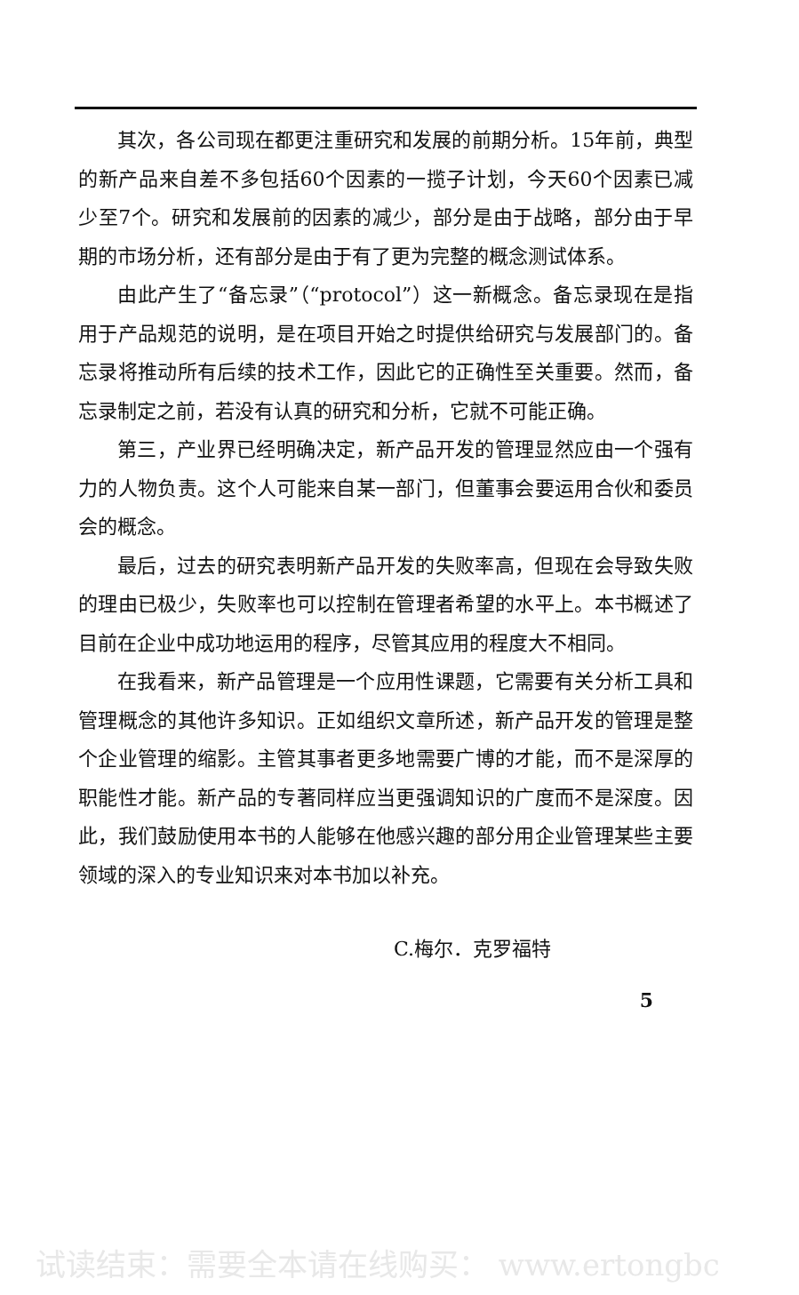其次，各公司现在都更注重研究和发展的前期分析。15年前，典型的新产品来自差不多包括60个因素的一揽子计划，今天60个因素已减少至7个。研究和发展前的因素的减少，部分是由于战略，部分由于早期的市场分析，还有部分是由于有了更为完整的概念测试体系。
由此产生了“备忘录”（“protocol”）这一新概念。备忘录现在是指用于产品规范的说明，是在项目开始之时提供给研究与发展部门的。备忘录将推动所有后续的技术工作，因此它的正确性至关重要。然而，备忘录制定之前，若没有认真的研究和分析，它就不可能正确。
第三，产业界已经明确决定，新产品开发的管理显然应由一个强有力的人物负责。这个人可能来自某一部门，但董事会要运用合伙和委员会的概念。
最后，过去的研究表明新产品开发的失败率高，但现在会导致失败的理由已极少，失败率也可以控制在管理者希望的水平上。本书概述了目前在企业中成功地运用的程序，尽管其应用的程度大不相同。
在我看来，新产品管理是一个应用性课题，它需要有关分析工具和管理概念的其他许多知识。正如组织文章所述，新产品开发的管理是整个企业管理的缩影。主管其事者更多地需要广博的才能，而不是深厚的职能性才能。新产品的专著同样应当更强调知识的广度而不是深度。因此，我们鼓励使用本书的人能够在他感兴趣的部分用企业管理某些主要领域的深入的专业知识来对本书加以补充。
C.梅尔．克罗福特
5
试读结束：需要全本请在线购买： www.ertongbc